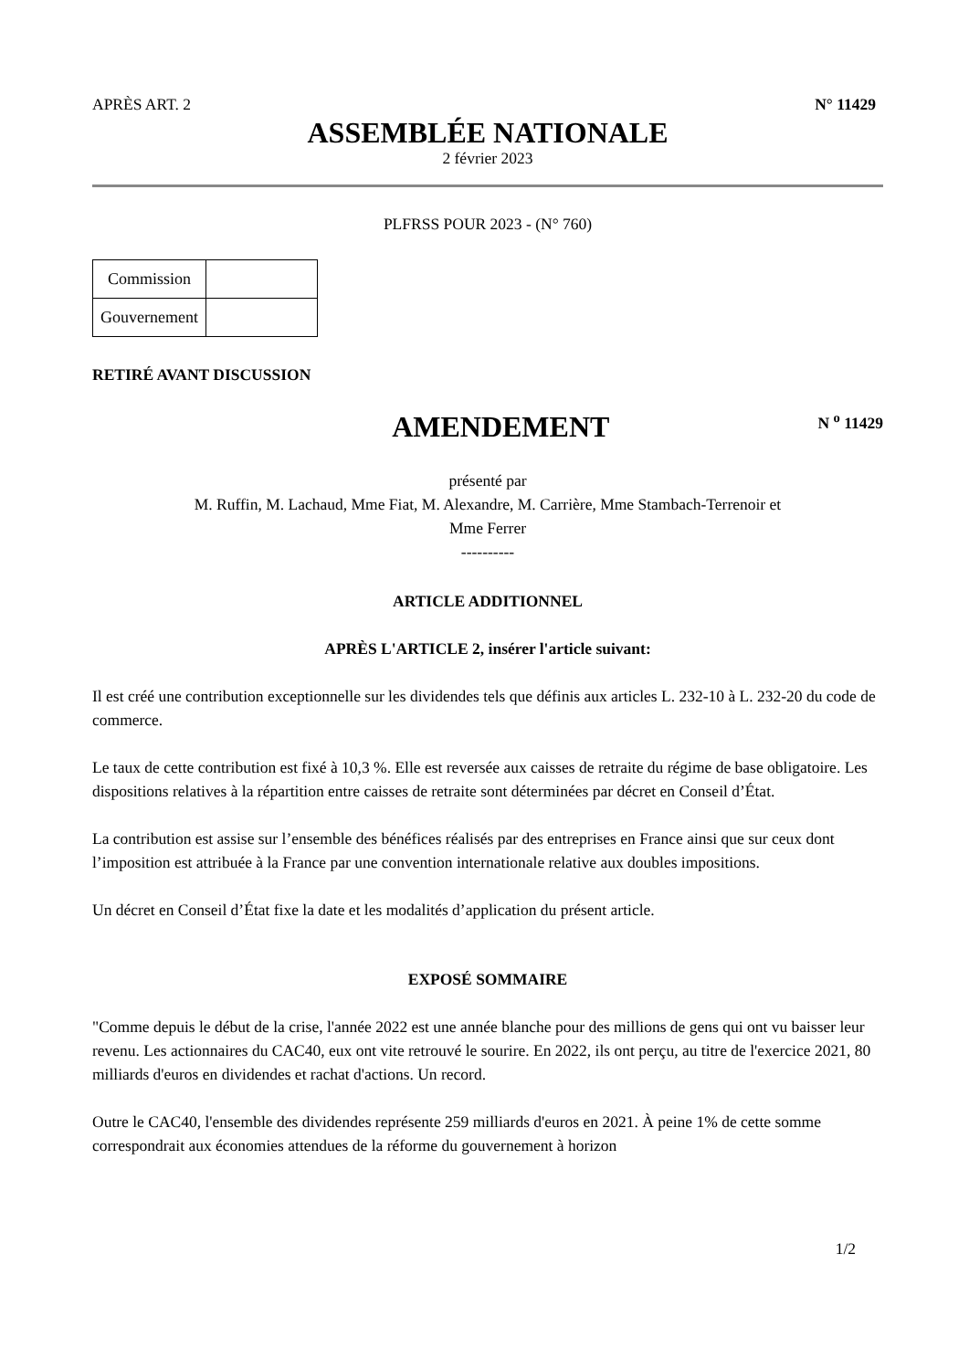APRÈS ART. 2 N° 11429
ASSEMBLÉE NATIONALE
2 février 2023
PLFRSS POUR 2023 - (N° 760)
| Commission | |
| Gouvernement | |
RETIRÉ AVANT DISCUSSION
AMENDEMENT
N <sup>o</sup> 11429
présenté par
M. Ruffin, M. Lachaud, Mme Fiat, M. Alexandre, M. Carrière, Mme Stambach-Terrenoir et
Mme Ferrer
----------
ARTICLE ADDITIONNEL
APRÈS L'ARTICLE 2, insérer l'article suivant:
Il est créé une contribution exceptionnelle sur les dividendes tels que définis aux articles L. 232-10 à L. 232-20 du code de commerce.
Le taux de cette contribution est fixé à 10,3 %. Elle est reversée aux caisses de retraite du régime de base obligatoire. Les dispositions relatives à la répartition entre caisses de retraite sont déterminées par décret en Conseil d’État.
La contribution est assise sur l’ensemble des bénéfices réalisés par des entreprises en France ainsi que sur ceux dont l’imposition est attribuée à la France par une convention internationale relative aux doubles impositions.
Un décret en Conseil d’État fixe la date et les modalités d’application du présent article.
EXPOSÉ SOMMAIRE
"Comme depuis le début de la crise, l'année 2022 est une année blanche pour des millions de gens qui ont vu baisser leur revenu. Les actionnaires du CAC40, eux ont vite retrouvé le sourire. En 2022, ils ont perçu, au titre de l'exercice 2021, 80 milliards d'euros en dividendes et rachat d'actions. Un record.
Outre le CAC40, l'ensemble des dividendes représente 259 milliards d'euros en 2021. À peine 1% de cette somme correspondrait aux économies attendues de la réforme du gouvernement à horizon
1/2